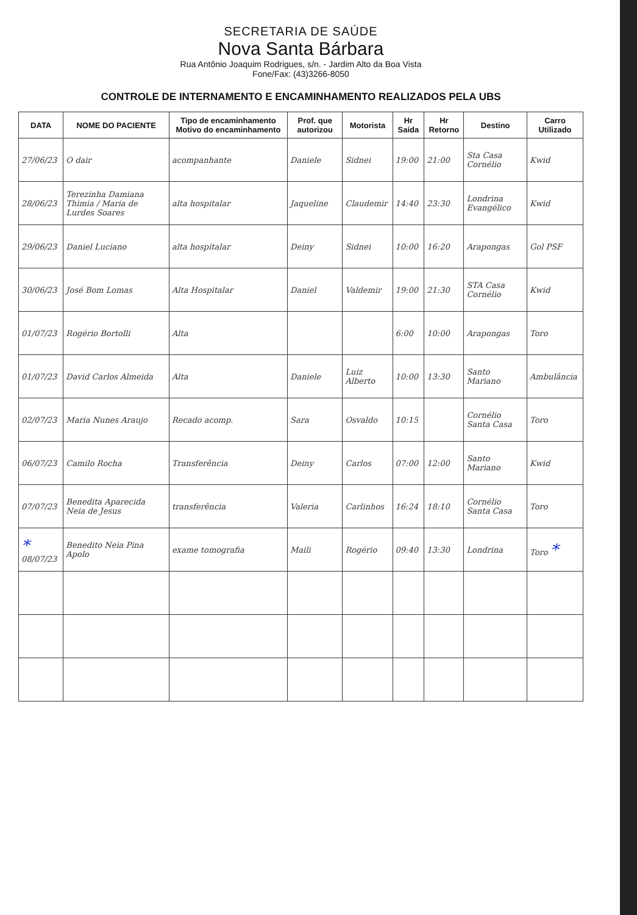SECRETARIA DE SAÚDE
Nova Santa Bárbara
Rua Antônio Joaquim Rodrigues, s/n. - Jardim Alto da Boa Vista
Fone/Fax: (43)3266-8050
CONTROLE DE INTERNAMENTO E ENCAMINHAMENTO REALIZADOS PELA UBS
| DATA | NOME DO PACIENTE | Tipo de encaminhamento Motivo do encaminhamento | Prof. que autorizou | Motorista | Hr Saída | Hr Retorno | Destino | Carro Utilizado |
| --- | --- | --- | --- | --- | --- | --- | --- | --- |
| 27/06/23 | O dair | acompanhante | Daniele | Sidnei | 19:00 | 21:00 | Sta Casa Cornélio | Kwid |
| 28/06/23 | Terezinha Damiana Thimia / Maria de Lurdes Soares | alta hospitalar | Jaqueline | Claudemir | 14:40 | 23:30 | Londrina Evangélico | Kwid |
| 29/06/23 | Daniel Luciano | alta hospitalar | Deiny | Sidnei | 10:00 | 16:20 | Arapongas | Gol PSF |
| 30/06/23 | José Bom Lomas | Alta Hospitalar | Daniel | Valdemir | 19:00 | 21:30 | STA Casa Cornélio | Kwid |
| 01/07/23 | Rogério Bortolli | Alta | | | 6:00 | 10:00 | Arapongas | Toro |
| 01/07/23 | David Carlos Almeida | Alta | Daniele | Luiz Alberto | 10:00 | 13:30 | Santo Mariano | Ambulância |
| 02/07/23 | Maria Nunes Araujo | Recado acomp. | Sara | Osvaldo | 10:15 | | Cornélio Santa Casa | Toro |
| 06/07/23 | Camilo Rocha | Transferência | Deiny | Carlos | 07:00 | 12:00 | Santo Mariano | Kwid |
| 07/07/23 | Benedita Aparecida Neia de Jesus | transferência | Valeria | Carlinhos | 16:24 | 18:10 | Cornélio Santa Casa | Toro |
| * 08/07/23 | Benedito Neia Pina Apolo | exame tomografia | Maili | Rogério | 09:40 | 13:30 | Londrina | Toro * |